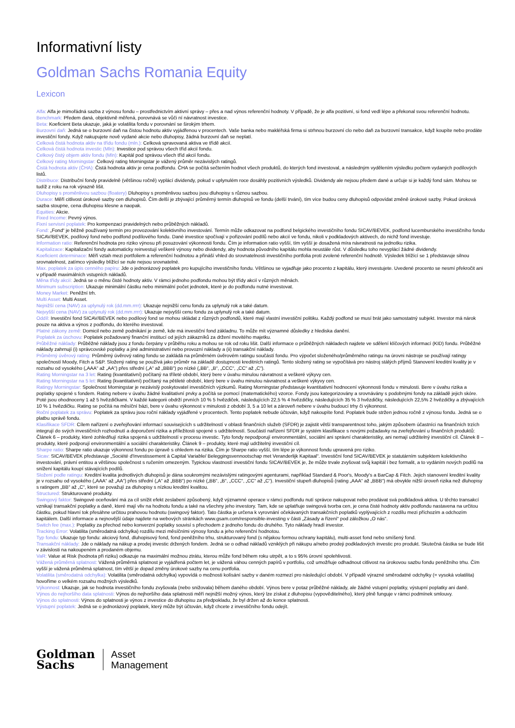Informativní listy
Goldman Sachs Romania Equity
Lexicon
Alfa: Alfa je mimořádná sazba z výnosu fondu – prostřednictvím aktivní správy – přes a nad výnos referenční hodnoty. V případě, že je alfa pozitivní, si fond vedl lépe a překonal svou referenční hodnotu.
Benchmark: Předem daná, objektivně měřená, porovnává se vůči ní návratnost investice.
Beta: Koeficient Beta ukazuje, jaká je volatilita fondu v porovnání se širokým trhem.
Burzovní daň: Jedná se o burzovní daň na čistou hodnotu aktiv vyjádřenou v procentech. Vaše banka nebo makléřská firma si strhnou burzovní clo nebo daň za burzovní transakce, když koupíte nebo prodáte investiční fondy. Když nakupujete nově vydané akcie nebo dluhopisy, žádná burzovní daň se neplatí.
Celková čistá hodnota aktiv na třídu fondu (mln.): Celková spravovaná aktiva ve třídě akcií.
Celková čistá hodnota investic (Mln): Investice pod správou všech tříd akcií fondu.
Celkový čistý objem aktiv fondu (Mln): Kapitál pod správou všech tříd akcií fondu.
Celkový rating Morningstar: Celkový rating Morningstar je vážený průměr nezávislých ratingů.
Čistá hodnota aktiv (ČHA): Čistá hodnota aktiv je cena podfondu. ČHA se počítá sečtením hodnot všech produktů, do kterých fond investoval, a následným vydělením výsledku počtem vydaných podílových listů.
Distribuce: Distribuční fondy pravidelně (většinou ročně) vyplácí dividendy, pokud v uplynulém roce dosáhly pozitivních výsledků. Dividendy ale nejsou předem dané a určuje si je každý fond sám. Mohou se tudíž z roku na rok výrazně lišit.
Dluhopisy s proměnlivou sazbou (floatery) Dluhopisy s proměnlivou sazbou jsou dluhopisy s různou sazbou.
Durace: Měří citlivost úrokové sazby cen dluhopisů. Čím delší je zbývající průměrný termín dluhopisů ve fondu (delší trvání), tím více budou ceny dluhopisů odpovídat změně úrokové sazby. Pokud úroková sazba stoupne, cena dluhopisu klesne a naopak.
Equities: Akcie.
Fixed Income: Pevný výnos.
Fixní servisní poplatek: Pro kompenzaci pravidelných nebo průběžných nákladů.
Fond: „Fond“ je běžně používaný termín pro provozování kolektivního investování. Termín může odkazovat na podfond belgického investičního fondu SICAV/BEVEK, podfond lucemburského investičního fondu SICAV/BEVEK, podílový fond nebo podfond podílového fondu. Dané investice spočívají v pořizování podílů nebo akcií ve fondu, nikoli v podkladových aktivech, do nichž fond investuje.
Information ratio: Referenční hodnota pro riziko výnosu při posuzování výkonnosti fondu. Čím je information ratio vyšší, tím vyšší je dosažená míra návratnosti na jednotku rizika.
Kapitalizace: Kapitalizační fondy automaticky reinvestují veškeré výnosy nebo dividendy, aby hodnota původního kapitálu mohla neustále růst. V důsledku toho nevyplácí žádné dividendy.
Koeficient determinace: Měří vztah mezi portfoliem a referenční hodnotou a přináší vhled do srovnatelnosti investičního portfolia proti zvolené referenční hodnotě. Výsledek blížící se 1 představuje silnou srovnatelnost, zatímco výsledky blížící se nule nejsou srovnatelné.
Max. poplatek za úpis cenného papíru: Jde o jednorázový poplatek pro kupujícího investičního fondu. Většinou se vyjadřuje jako procento z kapitálu, který investujete. Uvedené procento se nesmí překročit ani v případě maximálních vstupních nákladů.
Měna třídy akcií: Jedná se o měnu čisté hodnoty aktiv. V rámci jednoho podfondu mohou být třídy akcií v různých měnách.
Minimum subscription: Ukazuje minimální částku nebo minimální počet jednotek, které je do podfondu nutné investovat.
Money Market: Peněžní trh.
Multi Asset: Multi Asset.
Nejnižší cena (NAV) za uplynulý rok (dd.mm.rrrr): Ukazuje nejnižší cenu fondu za uplynulý rok a také datum.
Nejvyšší cena (NAV) za uplynulý rok (dd.mm.rrrr): Ukazuje nejvyšší cenu fondu za uplynulý rok a také datum.
Oddíl: Investiční fond SICAV/BEVEK nebo podílový fond se mohou skládat z různých podfondů, které mají vlastní investiční politiku. Každý podfond se musí brát jako samostatný subjekt. Investor má nárok pouze na aktiva a výnos z podfondu, do kterého investoval.
Platné zákony země: Domicil nebo země podnikání je země, kde má investiční fond základnu. To může mít významné důsledky z hlediska danění.
Poplatek za úschovu: Poplatek požadovaný finanční institucí od jejích zákazníků za držení movitého majetku.
Průběžné náklady: Průběžné náklady jsou z fondu čerpány v průběhu roku a mohou se rok od roku lišit. Další informace o průběžných nákladech najdete ve sdělení klíčových informací (KID) fondu. Průběžné náklady zahrnují (i) správcovské poplatky a jiné administrativní nebo provozní náklady a (ii) transakční náklady.
Průměrný úvěrový rating: Průměrný úvěrový rating fondu se zakládá na průměrném úvěrovém ratingu součástí fondu. Pro výpočet složeného/průměrného ratingu na úrovni nástroje se používají ratingy společností Moody, Fitch a S&P. Složený rating se používá jako průměr na základě dostupnosti kreditních ratingů. Tento složený rating se vypočítává pro nástroj stálých příjmů Stanovení kreditní kvality je v rozsahu od vysokého („AAA“ až „AA“) přes střední („A“ až „BBB“) po nízké („BB“, „B“, „CCC“, „CC“ až „C“).
Rating Morningstar na 3 let: Rating (kvantitativní) počítaný na tříleté období, který bere v úvahu minulou návratnost a veškeré výkyvy cen.
Rating Morningstar na 5 let: Rating (kvantitativní) počítaný na pětileté období, který bere v úvahu minulou návratnost a veškeré výkyvy cen.
Ratingy Morningstar: Společnost Morningstar je nezávislý poskytovatel investičních výzkumů. Rating Morningstar představuje kvantitativní hodnocení výkonnosti fondu v minulosti. Bere v úvahu rizika a poplatky spojené s fondem. Rating nebere v úvahu žádné kvalitativní prvky a počítá se pomocí (matematického) vzorce. Fondy jsou kategorizovány a srovnávány s podobnými fondy na základě jejich skóre. Poté jsou ohodnoceny 1 až 5 hvězdičkami. V každé kategorii obdrží prvních 10 % 5 hvězdiček, následujících 22,5 % 4 hvězdičky, následujících 35 % 3 hvězdičky, následujících 22,5% 2 hvězdičky a zbývajících 10 % 1 hvězdičku. Rating se počítá na měsíční bázi, bere v úvahu výkonnost v minulosti z období 3, 5 a 10 let a zároveň nebere v úvahu budoucí trhy či výkonnost.
Roční poplatek za správu: Poplatek za správu jsou roční náklady vyjádřené v procentech. Tento poplatek nebude účtován, když nakoupíte fond. Poplatek bude stržen jednou ročně z výnosu fondu. Jedná se o platbu správě fondu.
Klasifikace SFDR: Cílem nařízení o zveřejňování informací souvisejících s udržitelností v oblasti finančních služeb (SFDR) je zajistit větší transparentnost toho, jakým způsobem účastníci na finančních trzích integrují do svých investičních rozhodnutí a doporučení rizika a příležitosti spojené s udržitelností. Součástí nařízení SFDR je systém klasifikace s novými požadavky na zveřejňování u finančních produktů: Článek 6 – produkty, které zohledňují rizika spojená s udržitelností v procesu investic. Tyto fondy nepodporují environmentální, sociální ani správní charakteristiky, ani nemají udržitelný investiční cíl. Článek 8 – produkty, které podporují environmentální a sociální charakteristiky. Článek 9 – produkty, které mají udržitelný investiční cíl.
Sharpe ratio: Sharpe ratio ukazuje výkonnost fondu po úpravě s ohledem na rizika. Čím je Sharpe ratio vyšší, tím lépe je výkonnost fondu upravená pro riziko.
Sicav: SICAV/BEVEK představuje „Société d'Investissement à Capital Variable/ Beleggingsvennootschap met Veranderlijk Kapitaal“. Investiční fond SICAV/BEVEK je statutárním subjektem kolektivního investování, právní entitou a většinou společnost s ručením omezeným. Typickou vlastností investiční fondu SICAV/BEVEK je, že může trvale zvyšovat svůj kapitál i bez formalit, a to vydáním nových podílů na snížení kapitálu koupí stávajících podílů.
Složení podle ratingu: Kreditní kvalita jednotlivých dluhopisů je dána soukromými nezávislými ratingovými agenturami, například Standard & Poor's, Moody's a BarCap & Fitch. Jejich stanovení kreditní kvality je v rozsahu od vysokého („AAA“ až „AA“) přes střední („A“ až „BBB“) po nízké („BB“, „B“, „CCC“, „CC“ až „C“). Investiční stupeň dluhopisů (rating „AAA“ až „BBB“) má obvykle nižší úroveň rizika než dluhopisy s ratingem „BB“ až „C“, které se považují za dluhopisy s nízkou kreditní kvalitou.
Structured: Strukturované produkty.
Swingový faktor: Swingové oceňování má za cíl snížit efekt zeslabení způsobený, když významné operace v rámci podfondu nutí správce nakupovat nebo prodávat svá podkladová aktiva. U těchto transakcí vznikají transakční poplatky a daně, které mají vliv na hodnotu fondu a také na všechny jeho investory. Tam, kde se uplatňuje swingová tvorba cen, je cena čisté hodnoty aktiv podfondu nastavena na určitou částku, pokud hlavní tok přesáhne určitou prahovou hodnotu (swingový faktor). Tato částka je určena k vyrovnání očekávaných transakčních poplatků vyplývajících z rozdílu mezi příchozím a odchozím kapitálem. Další informace a nejnovější údaje najdete na webových stránkách www.gsam.com/responsible-investing v části „Zásady a řízení“ pod záložkou „O nás“.
Switch fee (max.): Poplatky za přechod nebo konverzní poplatky souvisí s přechodem z jednoho fondu do druhého. Tyto náklady hradí investor.
Tracking Error: Volatilita (směrodatná odchylka) rozdílu mezi měsíčními výnosy fondu a jeho referenční hodnotou.
Typ fondu: Ukazuje typ fondu: akciový fond, dluhopisový fond, fond peněžního trhu, strukturovaný fond (s nějakou formou ochrany kapitálu), multi-asset fond nebo smíšený fond.
Transakční náklady: Jde o náklady na nákup a prodej investic držených fondem. Jedná se o odhad nákladů vzniklých při nákupu a/nebo prodeji podkladových investic pro produkt. Skutečná částka se bude lišit v závislosti na nakoupeném a prodaném objemu.
VaR: Value at Risk (hodnota při riziku) odkazuje na maximální možnou ztrátu, kterou může fond během roku utrpět, a to s 95% úrovní spolehlivosti.
Vážená průměrná splatnost: Vážená průměrná splatnost je vyjádřená počtem let, je vážená váhou cenných papírů v portfoliu, což umožňuje odhadnout citlivost na úrokovou sazbu fondu peněžního trhu. Čím vyšší je vážená průměrná splatnost, tím větší je dopad změny úrokové sazby na cenu portfolia.
Volatilita (směrodatná odchylka): Volatilita (směrodatná odchylka) vypovídá o možnosti kolísání sazby v daném rozmezí pro následující období. V případě výrazné směrodatné odchylky (= vysoká volatilita) hovoříme o velkém rozsahu možných výsledků.
Výkonnost: Ukazuje, jak se hodnota investičního fondu zvyšovala (nebo snižovala) během daného období. Výnos bere v potaz průběžné náklady, ale žádné vstupní poplatky, výstupní poplatky ani daně.
Výnos do nejhoršího data splatnosti: Výnos do nejhoršího data splatnosti měří nejnižší možný výnos, který lze získat z dluhopisu (vypověditelného), který plně funguje v rámci podmínek smlouvy.
Výnos do splatnosti: Výnos do splatnosti je výnos z investice do dluhopisu za předpokladu, že byl držen až do konce splatnosti.
Výstupní poplatek: Jedná se o jednorázový poplatek, který může být účtován, když chcete z investičního fondu odejít.
Goldman
Sachs
Asset
Management